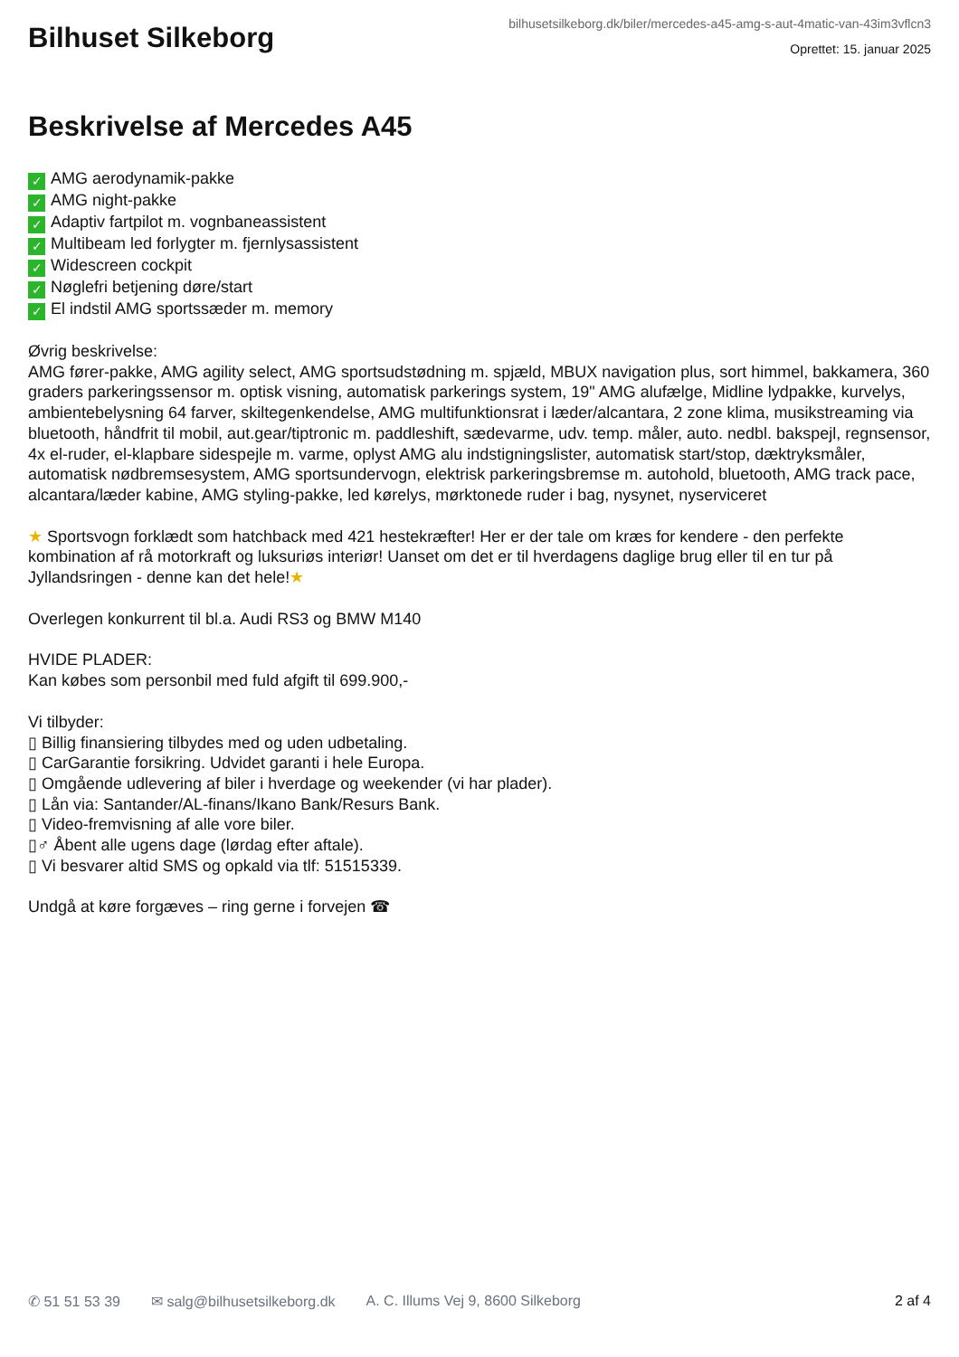Bilhuset Silkeborg
bilhusetsilkeborg.dk/biler/mercedes-a45-amg-s-aut-4matic-van-43im3vflcn3
Oprettet: 15. januar 2025
Beskrivelse af Mercedes A45
✓ AMG aerodynamik-pakke
✓ AMG night-pakke
✓ Adaptiv fartpilot m. vognbaneassistent
✓ Multibeam led forlygter m. fjernlysassistent
✓ Widescreen cockpit
✓ Nøglefri betjening døre/start
✓ El indstil AMG sportssæder m. memory
Øvrig beskrivelse:
AMG fører-pakke, AMG agility select, AMG sportsudstødning m. spjæld, MBUX navigation plus, sort himmel, bakkamera, 360 graders parkeringssensor m. optisk visning, automatisk parkerings system, 19" AMG alufælge, Midline lydpakke, kurvelys, ambientebelysning 64 farver, skiltegenkendelse, AMG multifunktionsrat i læder/alcantara, 2 zone klima, musikstreaming via bluetooth, håndfrit til mobil, aut.gear/tiptronic m. paddleshift, sædevarme, udv. temp. måler, auto. nedbl. bakspejl, regnsensor, 4x el-ruder, el-klapbare sidespejle m. varme, oplyst AMG alu indstigningslister, automatisk start/stop, dæktryksmåler, automatisk nødbremsesystem, AMG sportsundervogn, elektrisk parkeringsbremse m. autohold, bluetooth, AMG track pace, alcantara/læder kabine, AMG styling-pakke, led kørelys, mørktonede ruder i bag, nysynet, nyserviceret
★ Sportsvogn forklædt som hatchback med 421 hestekræfter! Her er der tale om kræs for kendere - den perfekte kombination af rå motorkraft og luksuriøs interiør! Uanset om det er til hverdagens daglige brug eller til en tur på Jyllandsringen - denne kan det hele!★
Overlegen konkurrent til bl.a. Audi RS3 og BMW M140
HVIDE PLADER:
Kan købes som personbil med fuld afgift til 699.900,-
Vi tilbyder:
▯ Billig finansiering tilbydes med og uden udbetaling.
▯ CarGarantie forsikring. Udvidet garanti i hele Europa.
▯ Omgående udlevering af biler i hverdage og weekender (vi har plader).
▯ Lån via: Santander/AL-finans/Ikano Bank/Resurs Bank.
▯ Video-fremvisning af alle vore biler.
▯♂ Åbent alle ugens dage (lørdag efter aftale).
▯ Vi besvarer altid SMS og opkald via tlf: 51515339.
Undgå at køre forgæves – ring gerne i forvejen ☎
✆ 51 51 53 39 ✉ salg@bilhusetsilkeborg.dk A. C. Illums Vej 9, 8600 Silkeborg 2 af 4